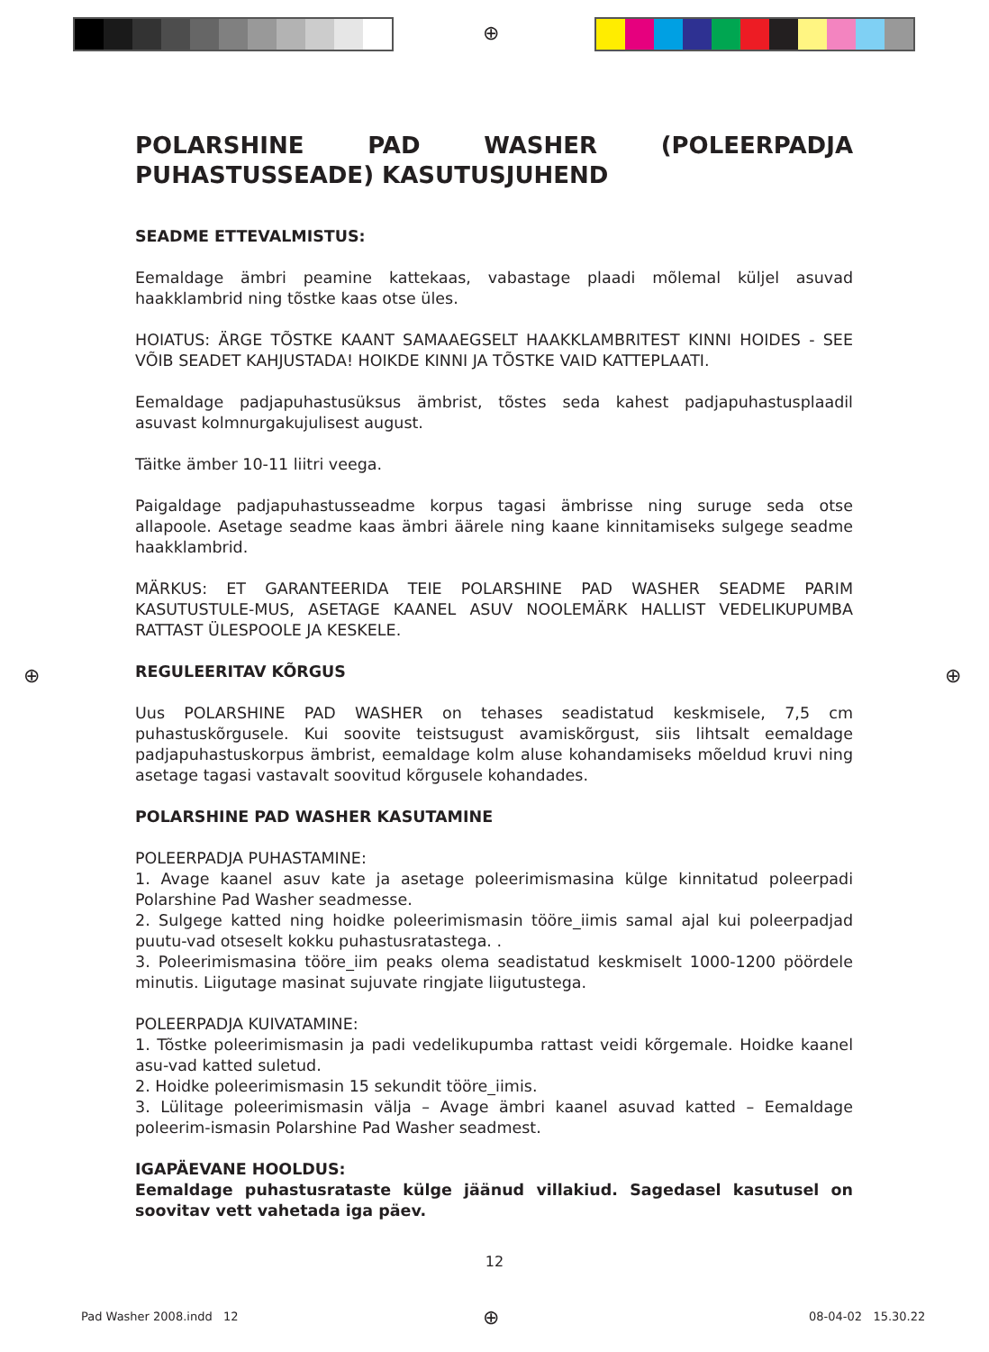⊕
POLARSHINE PAD WASHER (POLEERPADJA PUHASTUSSEADE) KASUTUSJUHEND
SEADME ETTEVALMISTUS:
Eemaldage ämbri peamine kattekaas, vabastage plaadi mõlemal küljel asuvad haakklambrid ning tõstke kaas otse üles.
HOIATUS: ÄRGE TÕSTKE KAANT SAMAAEGSELT HAAKKLAMBRITEST KINNI HOIDES - SEE VÕIB SEADET KAHJUSTADA! HOIKDE KINNI JA TÕSTKE VAID KATTEPLAATI.
Eemaldage padjapuhastusüksus ämbrist, tõstes seda kahest padjapuhastusplaadil asuvast kolmnurgakujulisest august.
Täitke ämber 10-11 liitri veega.
Paigaldage padjapuhastusseadme korpus tagasi ämbrisse ning suruge seda otse allapoole. Asetage seadme kaas ämbri äärele ning kaane kinnitamiseks sulgege seadme haakklambrid.
MÄRKUS: ET GARANTEERIDA TEIE POLARSHINE PAD WASHER SEADME PARIM KASUTUSTULE-MUS, ASETAGE KAANEL ASUV NOOLEMÄRK HALLIST VEDELIKUPUMBA RATTAST ÜLESPOOLE JA KESKELE.
REGULEERITAV KÕRGUS
Uus POLARSHINE PAD WASHER on tehases seadistatud keskmisele, 7,5 cm puhastuskõrgusele. Kui soovite teistsugust avamiskõrgust, siis lihtsalt eemaldage padjapuhastuskorpus ämbrist, eemaldage kolm aluse kohandamiseks mõeldud kruvi ning asetage tagasi vastavalt soovitud kõrgusele kohandades.
POLARSHINE PAD WASHER KASUTAMINE
POLEERPADJA PUHASTAMINE:
1. Avage kaanel asuv kate ja asetage poleerimismasina külge kinnitatud poleerpadi Polarshine Pad Washer seadmesse.
2. Sulgege katted ning hoidke poleerimismasin tööre_iimis samal ajal kui poleerpadjad puutu-vad otseselt kokku puhastusratastega. .
3. Poleerimismasina tööre_iim peaks olema seadistatud keskmiselt 1000-1200 pöördele minutis. Liigutage masinat sujuvate ringjate liigutustega.
POLEERPADJA KUIVATAMINE:
1. Tõstke poleerimismasin ja padi vedelikupumba rattast veidi kõrgemale. Hoidke kaanel asu-vad katted suletud.
2. Hoidke poleerimismasin 15 sekundit tööre_iimis.
3. Lülitage poleerimismasin välja – Avage ämbri kaanel asuvad katted – Eemaldage poleerim-ismasin Polarshine Pad Washer seadmest.
IGAPÄEVANE HOOLDUS:
Eemaldage puhastusrataste külge jäänud villakiud. Sagedasel kasutusel on soovitav vett vahetada iga päev.
⊕ ⊕
12
Pad Washer 2008.indd 12 ⊕ 08-04-02 15.30.22